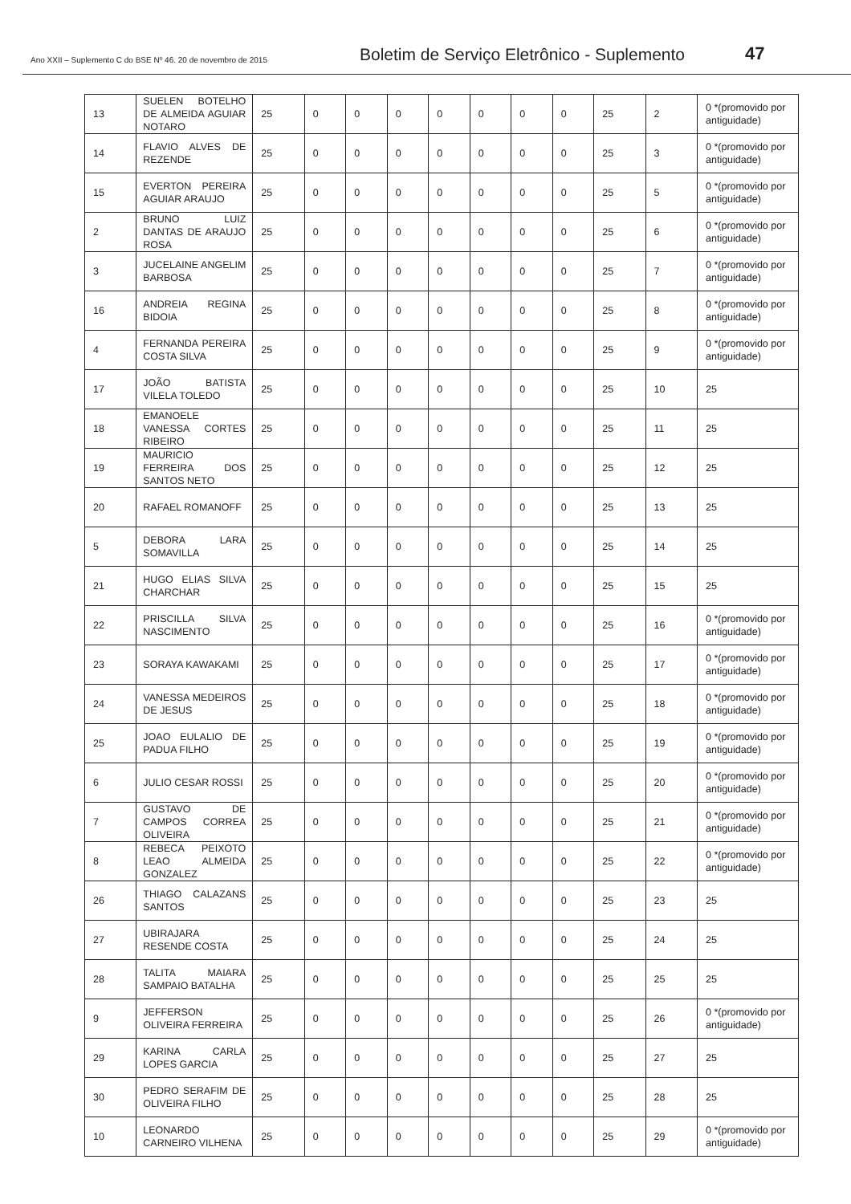Ano XXII – Suplemento C do BSE Nº 46. 20 de novembro de 2015
Boletim de Serviço Eletrônico - Suplemento
47
| 13 | SUELEN BOTELHO DE ALMEIDA AGUIAR NOTARO | 25 | 0 | 0 | 0 | 0 | 0 | 0 | 0 | 25 | 2 | 0 *(promovido por antiguidade) |
| 14 | FLAVIO ALVES DE REZENDE | 25 | 0 | 0 | 0 | 0 | 0 | 0 | 0 | 25 | 3 | 0 *(promovido por antiguidade) |
| 15 | EVERTON PEREIRA AGUIAR ARAUJO | 25 | 0 | 0 | 0 | 0 | 0 | 0 | 0 | 25 | 5 | 0 *(promovido por antiguidade) |
| 2 | BRUNO LUIZ DANTAS DE ARAUJO ROSA | 25 | 0 | 0 | 0 | 0 | 0 | 0 | 0 | 25 | 6 | 0 *(promovido por antiguidade) |
| 3 | JUCELAINE ANGELIM BARBOSA | 25 | 0 | 0 | 0 | 0 | 0 | 0 | 0 | 25 | 7 | 0 *(promovido por antiguidade) |
| 16 | ANDREIA REGINA BIDOIA | 25 | 0 | 0 | 0 | 0 | 0 | 0 | 0 | 25 | 8 | 0 *(promovido por antiguidade) |
| 4 | FERNANDA PEREIRA COSTA SILVA | 25 | 0 | 0 | 0 | 0 | 0 | 0 | 0 | 25 | 9 | 0 *(promovido por antiguidade) |
| 17 | JOÃO BATISTA VILELA TOLEDO | 25 | 0 | 0 | 0 | 0 | 0 | 0 | 0 | 25 | 10 | 25 |
| 18 | EMANOELE VANESSA CORTES RIBEIRO | 25 | 0 | 0 | 0 | 0 | 0 | 0 | 0 | 25 | 11 | 25 |
| 19 | MAURICIO FERREIRA DOS SANTOS NETO | 25 | 0 | 0 | 0 | 0 | 0 | 0 | 0 | 25 | 12 | 25 |
| 20 | RAFAEL ROMANOFF | 25 | 0 | 0 | 0 | 0 | 0 | 0 | 0 | 25 | 13 | 25 |
| 5 | DEBORA LARA SOMAVILLA | 25 | 0 | 0 | 0 | 0 | 0 | 0 | 0 | 25 | 14 | 25 |
| 21 | HUGO ELIAS SILVA CHARCHAR | 25 | 0 | 0 | 0 | 0 | 0 | 0 | 0 | 25 | 15 | 25 |
| 22 | PRISCILLA SILVA NASCIMENTO | 25 | 0 | 0 | 0 | 0 | 0 | 0 | 0 | 25 | 16 | 0 *(promovido por antiguidade) |
| 23 | SORAYA KAWAKAMI | 25 | 0 | 0 | 0 | 0 | 0 | 0 | 0 | 25 | 17 | 0 *(promovido por antiguidade) |
| 24 | VANESSA MEDEIROS DE JESUS | 25 | 0 | 0 | 0 | 0 | 0 | 0 | 0 | 25 | 18 | 0 *(promovido por antiguidade) |
| 25 | JOAO EULALIO DE PADUA FILHO | 25 | 0 | 0 | 0 | 0 | 0 | 0 | 0 | 25 | 19 | 0 *(promovido por antiguidade) |
| 6 | JULIO CESAR ROSSI | 25 | 0 | 0 | 0 | 0 | 0 | 0 | 0 | 25 | 20 | 0 *(promovido por antiguidade) |
| 7 | GUSTAVO DE CAMPOS CORREA OLIVEIRA | 25 | 0 | 0 | 0 | 0 | 0 | 0 | 0 | 25 | 21 | 0 *(promovido por antiguidade) |
| 8 | REBECA PEIXOTO LEAO ALMEIDA GONZALEZ | 25 | 0 | 0 | 0 | 0 | 0 | 0 | 0 | 25 | 22 | 0 *(promovido por antiguidade) |
| 26 | THIAGO CALAZANS SANTOS | 25 | 0 | 0 | 0 | 0 | 0 | 0 | 0 | 25 | 23 | 25 |
| 27 | UBIRAJARA RESENDE COSTA | 25 | 0 | 0 | 0 | 0 | 0 | 0 | 0 | 25 | 24 | 25 |
| 28 | TALITA MAIARA SAMPAIO BATALHA | 25 | 0 | 0 | 0 | 0 | 0 | 0 | 0 | 25 | 25 | 25 |
| 9 | JEFFERSON OLIVEIRA FERREIRA | 25 | 0 | 0 | 0 | 0 | 0 | 0 | 0 | 25 | 26 | 0 *(promovido por antiguidade) |
| 29 | KARINA CARLA LOPES GARCIA | 25 | 0 | 0 | 0 | 0 | 0 | 0 | 0 | 25 | 27 | 25 |
| 30 | PEDRO SERAFIM DE OLIVEIRA FILHO | 25 | 0 | 0 | 0 | 0 | 0 | 0 | 0 | 25 | 28 | 25 |
| 10 | LEONARDO CARNEIRO VILHENA | 25 | 0 | 0 | 0 | 0 | 0 | 0 | 0 | 25 | 29 | 0 *(promovido por antiguidade) |